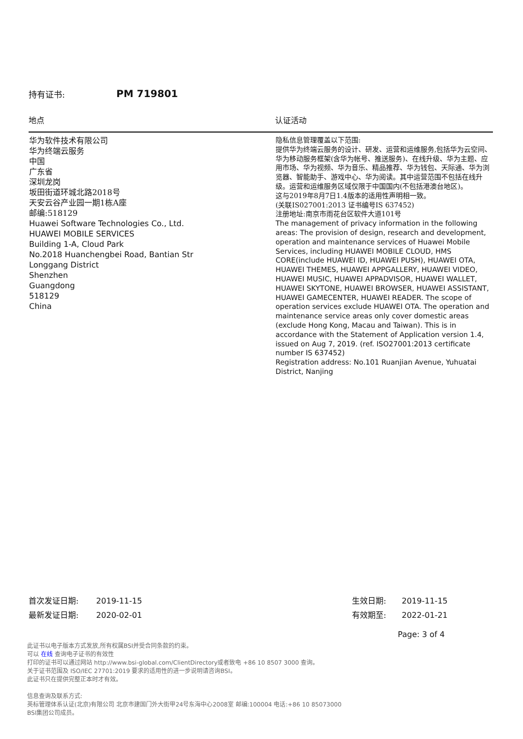持有证书: PM 719801
| 地点 | 认证活动 |
| --- | --- |
| 华为软件技术有限公司 华为终端云服务 中国 广东省 深圳龙岗 坂田街道环城北路2018号 天安云谷产业园一期1栋A座 邮编:518129 Huawei Software Technologies Co., Ltd. HUAWEI MOBILE SERVICES Building 1-A, Cloud Park No.2018 Huanchengbei Road, Bantian Str Longgang District Shenzhen Guangdong 518129 China | 隐私信息管理覆盖以下范围: 提供华为终端云服务的设计、研发、运营和运维服务,包括华为云空间、华为移动服务框架(含华为帐号、推送服务)、在线升级、华为主题、应用市场、华为视频、华为音乐、精品推荐、华为钱包、天际通、华为浏览器、智能助手、游戏中心、华为阅读。其中运营范围不包括在线升级。运营和运维服务区域仅限于中国国内(不包括港澳台地区)。 这与2019年8月7日1.4版本的适用性声明相一致。 (关联IS027001:2013 证书编号IS 637452) 注册地址:南京市雨花台区软件大道101号 The management of privacy information in the following areas: The provision of design, research and development, operation and maintenance services of Huawei Mobile Services, including HUAWEI MOBILE CLOUD, HMS CORE(include HUAWEI ID, HUAWEI PUSH), HUAWEI OTA, HUAWEI THEMES, HUAWEI APPGALLERY, HUAWEI VIDEO, HUAWEI MUSIC, HUAWEI APPADVISOR, HUAWEI WALLET, HUAWEI SKYTONE, HUAWEI BROWSER, HUAWEI ASSISTANT, HUAWEI GAMECENTER, HUAWEI READER. The scope of operation services exclude HUAWEI OTA. The operation and maintenance service areas only cover domestic areas (exclude Hong Kong, Macau and Taiwan). This is in accordance with the Statement of Application version 1.4, issued on Aug 7, 2019. (ref. ISO27001:2013 certificate number IS 637452) Registration address: No.101 Ruanjian Avenue, Yuhuatai District, Nanjing |
首次发证日期: 2019-11-15
最新发证日期: 2020-02-01
生效日期: 2019-11-15
有效期至: 2022-01-21
Page: 3 of 4
此证书以电子版本方式发放,所有权属BSI并受合同条款的约束。
可以 在线 查询电子证书的有效性
打印的证书可以通过网站 http://www.bsi-global.com/ClientDirectory或者致电 +86 10 8507 3000 查询。
关于证书范围及 ISO/IEC 27701:2019 要求的适用性的进一步说明请咨询BSI。
此证书只在提供完整正本时才有效。
信息查询及联系方式:
英标管理体系认证(北京)有限公司 北京市建国门外大街甲24号东海中心2008室 邮编:100004 电话:+86 10 85073000
BSI集团公司成员。